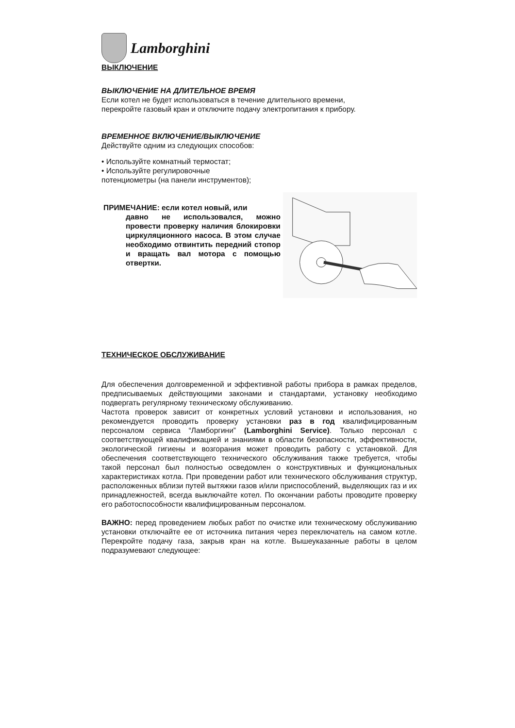Lamborghini
ВЫКЛЮЧЕНИЕ
ВЫКЛЮЧЕНИЕ НА ДЛИТЕЛЬНОЕ ВРЕМЯ
Если котел не будет использоваться в течение длительного времени,
перекройте газовый кран и отключите подачу электропитания к прибору.
ВРЕМЕННОЕ ВКЛЮЧЕНИЕ/ВЫКЛЮЧЕНИЕ
Действуйте одним из следующих способов:
• Используйте комнатный термостат;
• Используйте регулировочные
потенциометры (на панели инструментов);
ПРИМЕЧАНИЕ: если котел новый, или
давно не использовался, можно провести проверку наличия блокировки циркуляционного насоса. В этом случае необходимо отвинтить передний стопор и вращать вал мотора с помощью отвертки.
ТЕХНИЧЕСКОЕ ОБСЛУЖИВАНИЕ
Для обеспечения долговременной и эффективной работы прибора в рамках пределов, предписываемых действующими законами и стандартами, установку необходимо подвергать регулярному техническому обслуживанию.
Частота проверок зависит от конкретных условий установки и использования, но рекомендуется проводить проверку установки раз в год квалифицированным персоналом сервиса “Ламборгини” (Lamborghini Service). Только персонал с соответствующей квалификацией и знаниями в области безопасности, эффективности, экологической гигиены и возгорания может проводить работу с установкой. Для обеспечения соответствующего технического обслуживания также требуется, чтобы такой персонал был полностью осведомлен о конструктивных и функциональных характеристиках котла. При проведении работ или технического обслуживания структур, расположенных вблизи путей вытяжки газов и/или приспособлений, выделяющих газ и их принадлежностей, всегда выключайте котел. По окончании работы проводите проверку его работоспособности квалифицированным персоналом.
ВАЖНО: перед проведением любых работ по очистке или техническому обслуживанию установки отключайте ее от источника питания через переключатель на самом котле. Перекройте подачу газа, закрыв кран на котле. Вышеуказанные работы в целом подразумевают следующее: